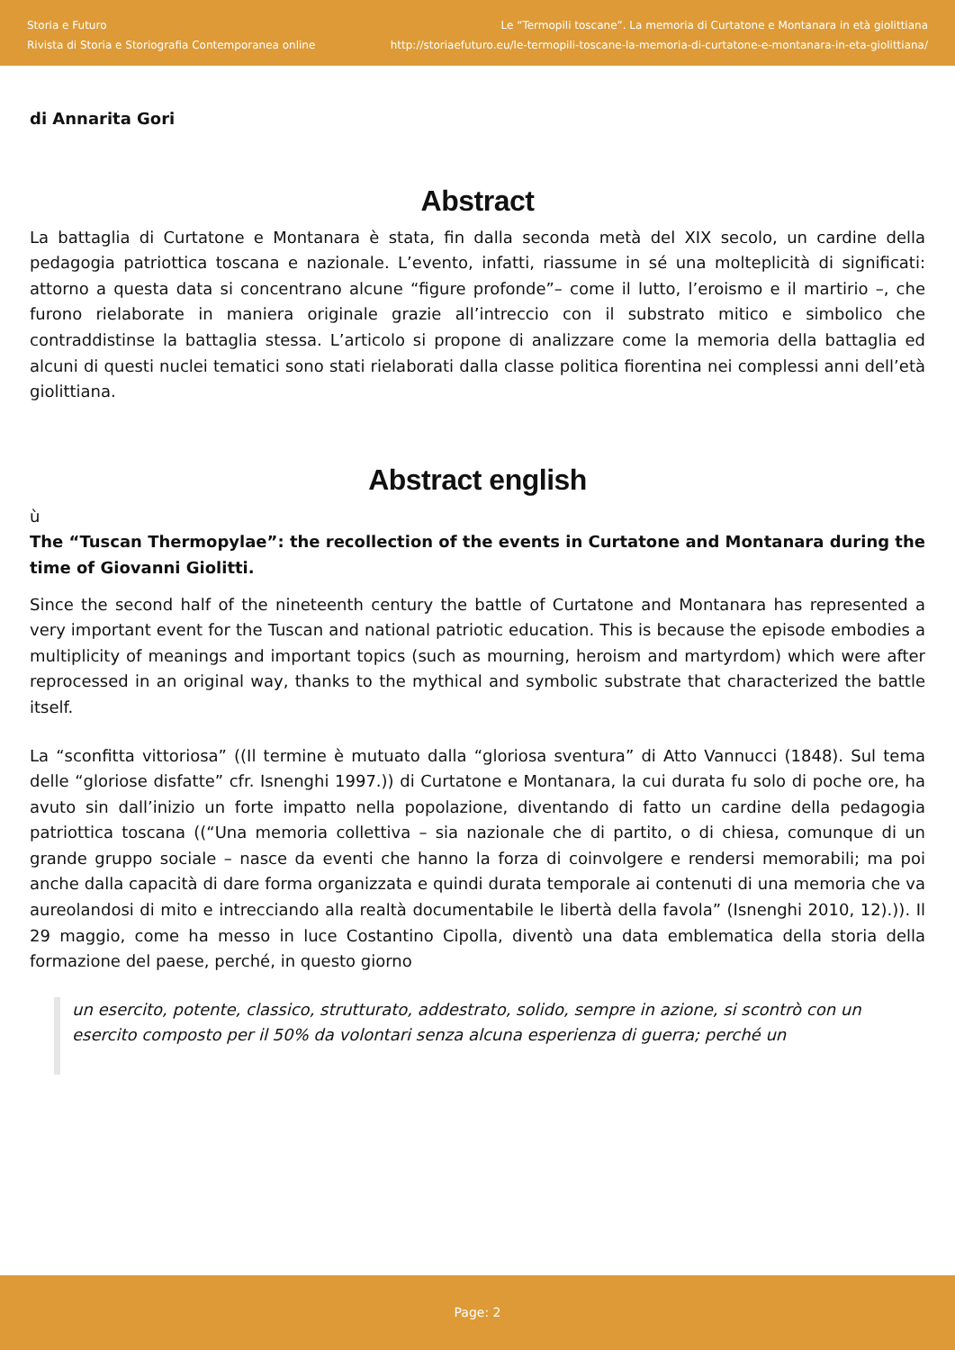Storia e Futuro
Rivista di Storia e Storiografia Contemporanea online
Le “Termopili toscane”. La memoria di Curtatone e Montanara in età giolittiana
http://storiaefuturo.eu/le-termopili-toscane-la-memoria-di-curtatone-e-montanara-in-eta-giolittiana/
di Annarita Gori
Abstract
La battaglia di Curtatone e Montanara è stata, fin dalla seconda metà del XIX secolo, un cardine della pedagogia patriottica toscana e nazionale. L’evento, infatti, riassume in sé una molteplicità di significati: attorno a questa data si concentrano alcune “figure profonde”– come il lutto, l’eroismo e il martirio –, che furono rielaborate in maniera originale grazie all’intreccio con il substrato mitico e simbolico che contraddistinse la battaglia stessa. L’articolo si propone di analizzare come la memoria della battaglia ed alcuni di questi nuclei tematici sono stati rielaborati dalla classe politica fiorentina nei complessi anni dell’età giolittiana.
Abstract english
ù
The “Tuscan Thermopylae”: the recollection of the events in Curtatone and Montanara during the time of Giovanni Giolitti.
Since the second half of the nineteenth century the battle of Curtatone and Montanara has represented a very important event for the Tuscan and national patriotic education. This is because the episode embodies a multiplicity of meanings and important topics (such as mourning, heroism and martyrdom) which were after reprocessed in an original way, thanks to the mythical and symbolic substrate that characterized the battle itself.
La “sconfitta vittoriosa” ((Il termine è mutuato dalla “gloriosa sventura” di Atto Vannucci (1848). Sul tema delle “gloriose disfatte” cfr. Isnenghi 1997.)) di Curtatone e Montanara, la cui durata fu solo di poche ore, ha avuto sin dall’inizio un forte impatto nella popolazione, diventando di fatto un cardine della pedagogia patriottica toscana ((“Una memoria collettiva – sia nazionale che di partito, o di chiesa, comunque di un grande gruppo sociale – nasce da eventi che hanno la forza di coinvolgere e rendersi memorabili; ma poi anche dalla capacità di dare forma organizzata e quindi durata temporale ai contenuti di una memoria che va aureolandosi di mito e intrecciando alla realtà documentabile le libertà della favola” (Isnenghi 2010, 12).)). Il 29 maggio, come ha messo in luce Costantino Cipolla, diventò una data emblematica della storia della formazione del paese, perché, in questo giorno
un esercito, potente, classico, strutturato, addestrato, solido, sempre in azione, si scontrò con un esercito composto per il 50% da volontari senza alcuna esperienza di guerra; perché un
Page: 2